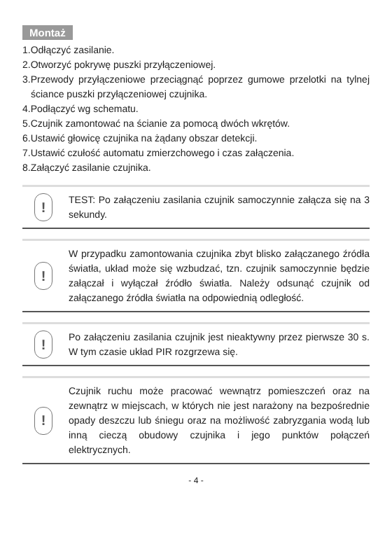Montaż
1.Odłączyć zasilanie.
2.Otworzyć pokrywę puszki przyłączeniowej.
3.Przewody przyłączeniowe przeciągnąć poprzez gumowe przelotki na tylnej ściance puszki przyłączeniowej czujnika.
4.Podłączyć wg schematu.
5.Czujnik zamontować na ścianie za pomocą dwóch wkrętów.
6.Ustawić głowicę czujnika na żądany obszar detekcji.
7.Ustawić czułość automatu zmierzchowego i czas załączenia.
8.Załączyć zasilanie czujnika.
!
TEST: Po załączeniu zasilania czujnik samoczynnie załącza się na 3 sekundy.
!
W przypadku zamontowania czujnika zbyt blisko załączanego źródła światła, układ może się wzbudzać, tzn. czujnik samoczynnie będzie załączał i wyłączał źródło światła. Należy odsunąć czujnik od załączanego źródła światła na odpowiednią odległość.
!
Po załączeniu zasilania czujnik jest nieaktywny przez pierwsze 30 s. W tym czasie układ PIR rozgrzewa się.
!
Czujnik ruchu może pracować wewnątrz pomieszczeń oraz na zewnątrz w miejscach, w których nie jest narażony na bezpośrednie opady deszczu lub śniegu oraz na możliwość zabryzgania wodą lub inną cieczą obudowy czujnika i jego punktów połączeń elektrycznych.
- 4 -